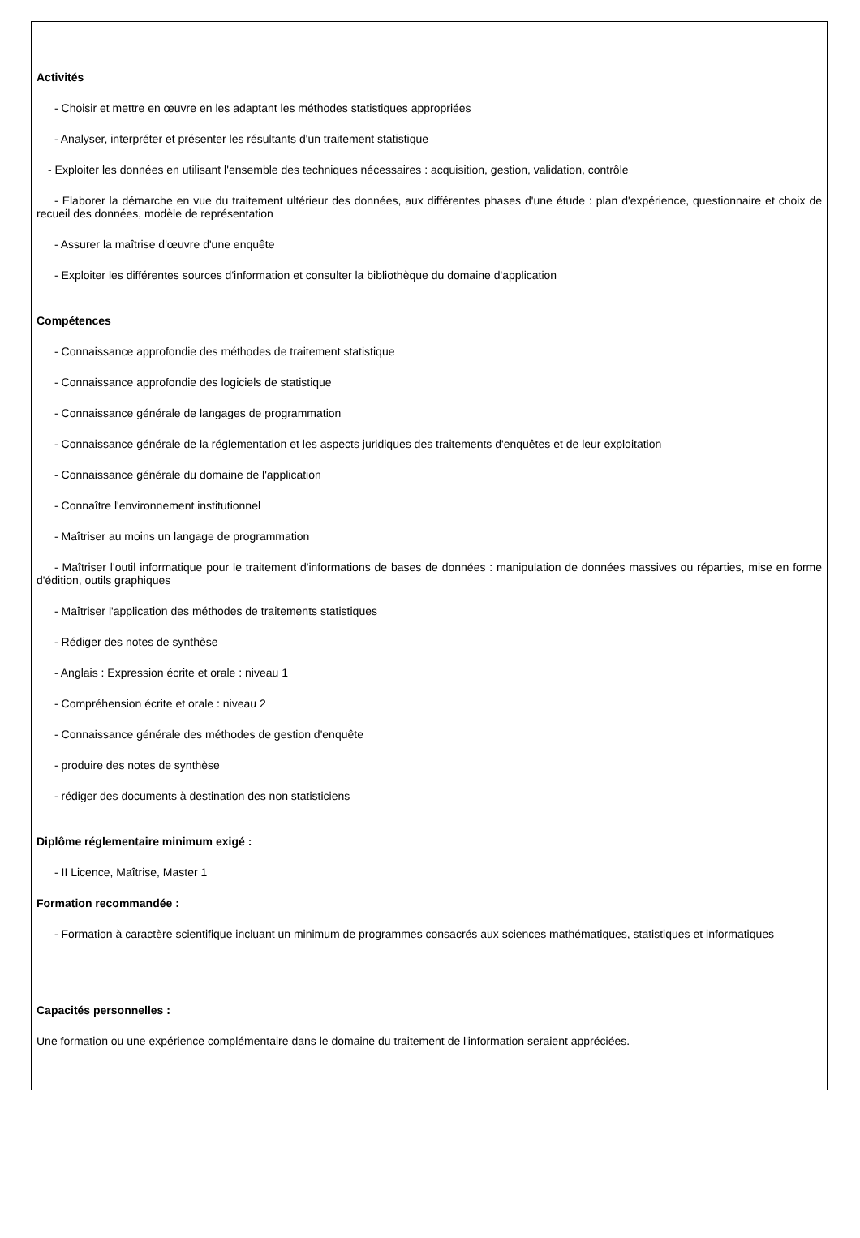Activités
- Choisir et mettre en œuvre en les adaptant les méthodes statistiques appropriées
- Analyser, interpréter et présenter les résultants d'un traitement statistique
- Exploiter les données en utilisant l'ensemble des techniques nécessaires : acquisition, gestion, validation, contrôle
- Elaborer la démarche en vue du traitement ultérieur des données, aux différentes phases d'une étude : plan d'expérience, questionnaire et choix de recueil des données, modèle de représentation
- Assurer la maîtrise d'œuvre d'une enquête
- Exploiter les différentes sources d'information et consulter la bibliothèque du domaine d'application
Compétences
- Connaissance approfondie des méthodes de traitement statistique
- Connaissance approfondie des logiciels de statistique
- Connaissance générale de langages de programmation
- Connaissance générale de la réglementation et les aspects juridiques des traitements d'enquêtes et de leur exploitation
- Connaissance générale du domaine de l'application
- Connaître l'environnement institutionnel
- Maîtriser au moins un langage de programmation
- Maîtriser l'outil informatique pour le traitement d'informations de bases de données : manipulation de données massives ou réparties, mise en forme d'édition, outils graphiques
- Maîtriser l'application des méthodes de traitements statistiques
- Rédiger des notes de synthèse
- Anglais : Expression écrite et orale : niveau 1
- Compréhension écrite et orale : niveau 2
- Connaissance générale des méthodes de gestion d'enquête
- produire des notes de synthèse
- rédiger des documents à destination des non statisticiens
Diplôme réglementaire minimum exigé :
- II Licence, Maîtrise, Master 1
Formation recommandée :
- Formation à caractère scientifique incluant un minimum de programmes consacrés aux sciences mathématiques, statistiques et informatiques
Capacités personnelles :
Une formation ou une expérience complémentaire dans le domaine du traitement de l'information seraient appréciées.